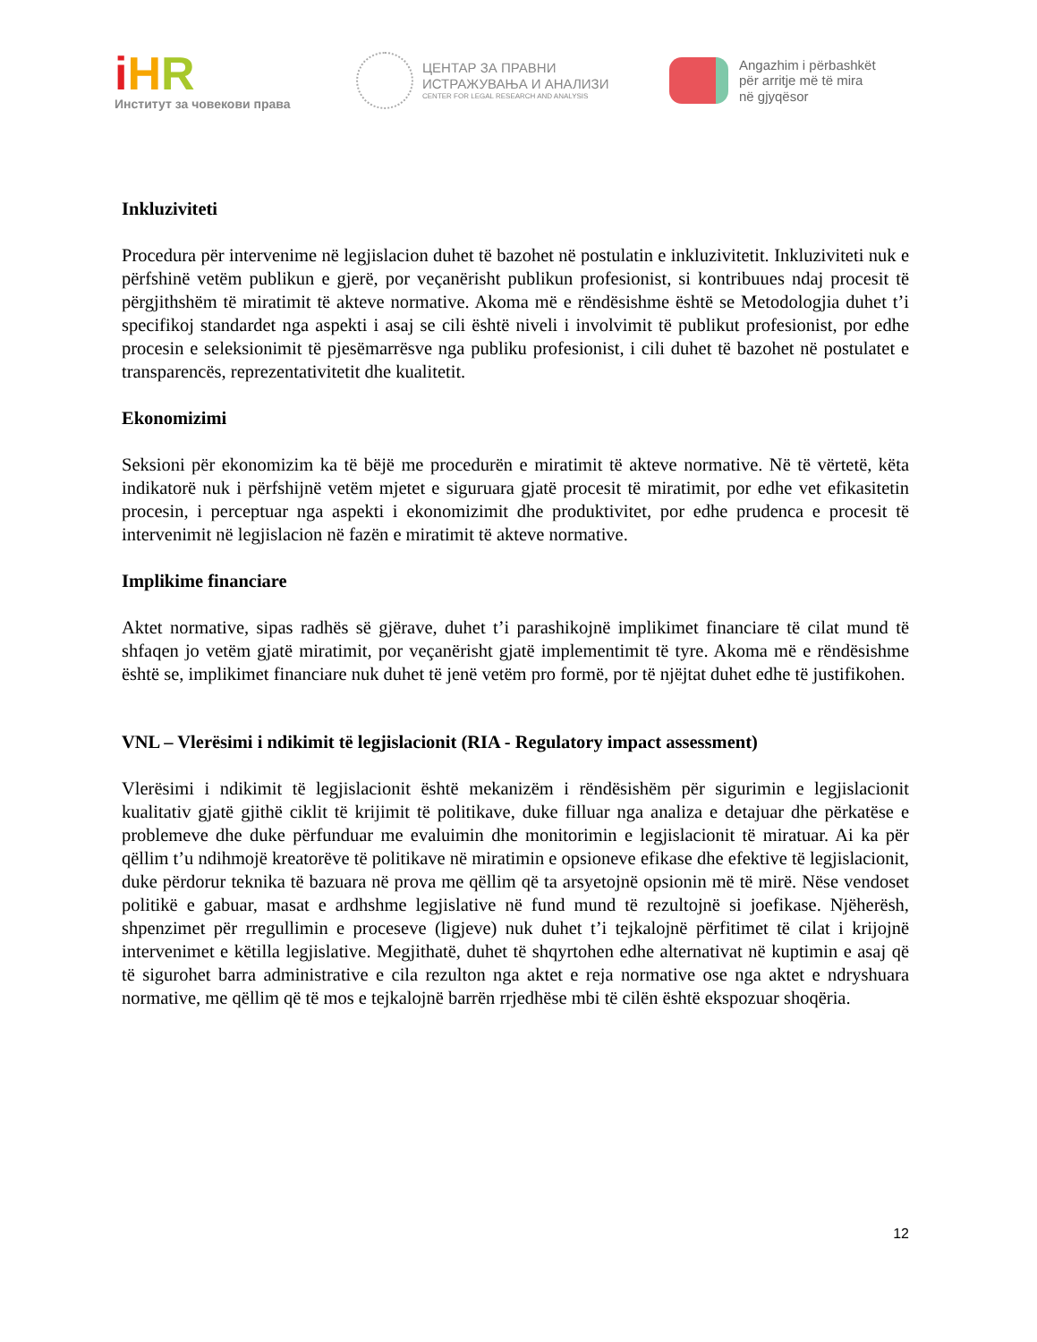iHR
Институт за човекови права
ЦЕНТАР ЗА ПРАВНИ
ИСТРАЖУВАЊА И АНАЛИЗИ
CENTER FOR LEGAL RESEARCH AND ANALYSIS
Angazhim i përbashkët
për arritje më të mira
në gjyqësor
Inkluziviteti
Procedura për intervenime në legjislacion duhet të bazohet në postulatin e inkluzivitetit. Inkluziviteti nuk e përfshinë vetëm publikun e gjerë, por veçanërisht publikun profesionist, si kontribuues ndaj procesit të përgjithshëm të miratimit të akteve normative. Akoma më e rëndësishme është se Metodologjia duhet t’i specifikoj standardet nga aspekti i asaj se cili është niveli i involvimit të publikut profesionist, por edhe procesin e seleksionimit të pjesëmarrësve nga publiku profesionist, i cili duhet të bazohet në postulatet e transparencës, reprezentativitetit dhe kualitetit.
Ekonomizimi
Seksioni për ekonomizim ka të bëjë me procedurën e miratimit të akteve normative. Në të vërtetë, këta indikatorë nuk i përfshijnë vetëm mjetet e siguruara gjatë procesit të miratimit, por edhe vet efikasitetin procesin, i perceptuar nga aspekti i ekonomizimit dhe produktivitet, por edhe prudenca e procesit të intervenimit në legjislacion në fazën e miratimit të akteve normative.
Implikime financiare
Aktet normative, sipas radhës së gjërave, duhet t’i parashikojnë implikimet financiare të cilat mund të shfaqen jo vetëm gjatë miratimit, por veçanërisht gjatë implementimit të tyre. Akoma më e rëndësishme është se, implikimet financiare nuk duhet të jenë vetëm pro formë, por të njëjtat duhet edhe të justifikohen.
VNL – Vlerësimi i ndikimit të legjislacionit (RIA - Regulatory impact assessment)
Vlerësimi i ndikimit të legjislacionit është mekanizëm i rëndësishëm për sigurimin e legjislacionit kualitativ gjatë gjithë ciklit të krijimit të politikave, duke filluar nga analiza e detajuar dhe përkatëse e problemeve dhe duke përfunduar me evaluimin dhe monitorimin e legjislacionit të miratuar. Ai ka për qëllim t’u ndihmojë kreatorëve të politikave në miratimin e opsioneve efikase dhe efektive të legjislacionit, duke përdorur teknika të bazuara në prova me qëllim që ta arsyetojnë opsionin më të mirë. Nëse vendoset politikë e gabuar, masat e ardhshme legjislative në fund mund të rezultojnë si joefikase. Njëherësh, shpenzimet për rregullimin e proceseve (ligjeve) nuk duhet t’i tejkalojnë përfitimet të cilat i krijojnë intervenimet e këtilla legjislative. Megjithatë, duhet të shqyrtohen edhe alternativat në kuptimin e asaj që të sigurohet barra administrative e cila rezulton nga aktet e reja normative ose nga aktet e ndryshuara normative, me qëllim që të mos e tejkalojnë barrën rrjedhëse mbi të cilën është ekspozuar shoqëria.
12